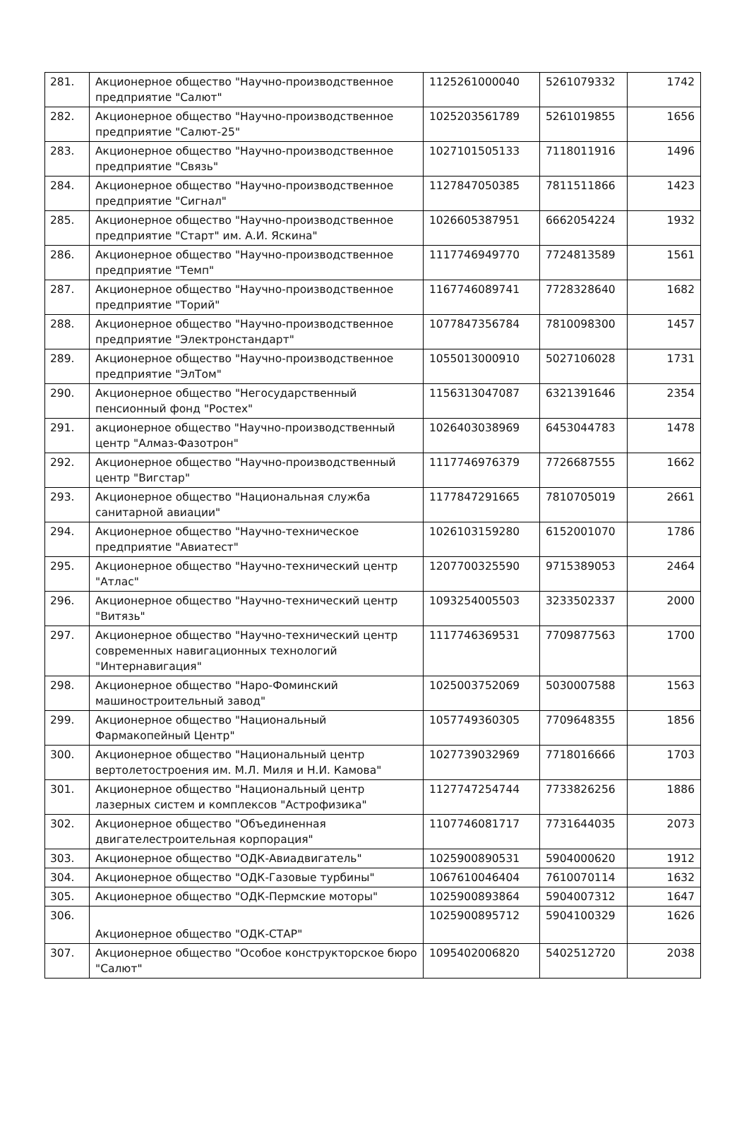| 281. | Акционерное общество "Научно-производственное предприятие "Салют" | 1125261000040 | 5261079332 | 1742 |
| 282. | Акционерное общество "Научно-производственное предприятие "Салют-25" | 1025203561789 | 5261019855 | 1656 |
| 283. | Акционерное общество "Научно-производственное предприятие "Связь" | 1027101505133 | 7118011916 | 1496 |
| 284. | Акционерное общество "Научно-производственное предприятие "Сигнал" | 1127847050385 | 7811511866 | 1423 |
| 285. | Акционерное общество "Научно-производственное предприятие "Старт" им. А.И. Яскина" | 1026605387951 | 6662054224 | 1932 |
| 286. | Акционерное общество "Научно-производственное предприятие "Темп" | 1117746949770 | 7724813589 | 1561 |
| 287. | Акционерное общество "Научно-производственное предприятие "Торий" | 1167746089741 | 7728328640 | 1682 |
| 288. | Акционерное общество "Научно-производственное предприятие "Электронстандарт" | 1077847356784 | 7810098300 | 1457 |
| 289. | Акционерное общество "Научно-производственное предприятие "ЭлТом" | 1055013000910 | 5027106028 | 1731 |
| 290. | Акционерное общество "Негосударственный пенсионный фонд "Ростех" | 1156313047087 | 6321391646 | 2354 |
| 291. | акционерное общество "Научно-производственный центр "Алмаз-Фазотрон" | 1026403038969 | 6453044783 | 1478 |
| 292. | Акционерное общество "Научно-производственный центр "Вигстар" | 1117746976379 | 7726687555 | 1662 |
| 293. | Акционерное общество "Национальная служба санитарной авиации" | 1177847291665 | 7810705019 | 2661 |
| 294. | Акционерное общество "Научно-техническое предприятие "Авиатест" | 1026103159280 | 6152001070 | 1786 |
| 295. | Акционерное общество "Научно-технический центр "Атлас" | 1207700325590 | 9715389053 | 2464 |
| 296. | Акционерное общество "Научно-технический центр "Витязь" | 1093254005503 | 3233502337 | 2000 |
| 297. | Акционерное общество "Научно-технический центр современных навигационных технологий "Интернавигация" | 1117746369531 | 7709877563 | 1700 |
| 298. | Акционерное общество "Наро-Фоминский машиностроительный завод" | 1025003752069 | 5030007588 | 1563 |
| 299. | Акционерное общество "Национальный Фармакопейный Центр" | 1057749360305 | 7709648355 | 1856 |
| 300. | Акционерное общество "Национальный центр вертолетостроения им. М.Л. Миля и Н.И. Камова" | 1027739032969 | 7718016666 | 1703 |
| 301. | Акционерное общество "Национальный центр лазерных систем и комплексов "Астрофизика" | 1127747254744 | 7733826256 | 1886 |
| 302. | Акционерное общество "Объединенная двигателестроительная корпорация" | 1107746081717 | 7731644035 | 2073 |
| 303. | Акционерное общество "ОДК-Авиадвигатель" | 1025900890531 | 5904000620 | 1912 |
| 304. | Акционерное общество "ОДК-Газовые турбины" | 1067610046404 | 7610070114 | 1632 |
| 305. | Акционерное общество "ОДК-Пермские моторы" | 1025900893864 | 5904007312 | 1647 |
| 306. | Акционерное общество "ОДК-СТАР" | 1025900895712 | 5904100329 | 1626 |
| 307. | Акционерное общество "Особое конструкторское бюро "Салют" | 1095402006820 | 5402512720 | 2038 |